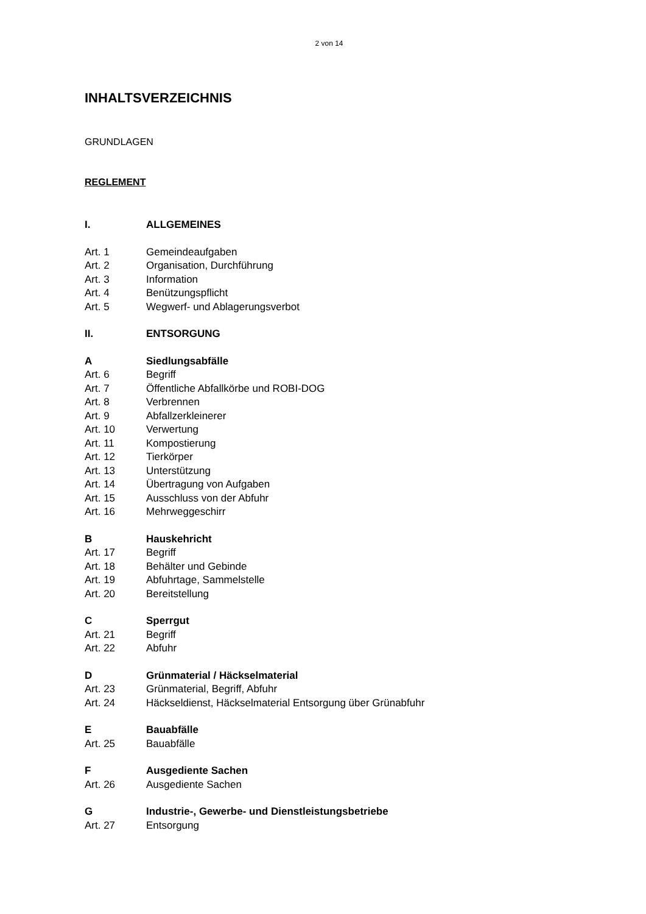2 von 14
INHALTSVERZEICHNIS
GRUNDLAGEN
REGLEMENT
I. ALLGEMEINES
Art. 1 Gemeindeaufgaben
Art. 2 Organisation, Durchführung
Art. 3 Information
Art. 4 Benützungspflicht
Art. 5 Wegwerf- und Ablagerungsverbot
II. ENTSORGUNG
A Siedlungsabfälle
Art. 6 Begriff
Art. 7 Öffentliche Abfallkörbe und ROBI-DOG
Art. 8 Verbrennen
Art. 9 Abfallzerkleinerer
Art. 10 Verwertung
Art. 11 Kompostierung
Art. 12 Tierkörper
Art. 13 Unterstützung
Art. 14 Übertragung von Aufgaben
Art. 15 Ausschluss von der Abfuhr
Art. 16 Mehrweggeschirr
B Hauskehricht
Art. 17 Begriff
Art. 18 Behälter und Gebinde
Art. 19 Abfuhrtage, Sammelstelle
Art. 20 Bereitstellung
C Sperrgut
Art. 21 Begriff
Art. 22 Abfuhr
D Grünmaterial / Häckselmaterial
Art. 23 Grünmaterial, Begriff, Abfuhr
Art. 24 Häckseldienst, Häckselmaterial Entsorgung über Grünabfuhr
E Bauabfälle
Art. 25 Bauabfälle
F Ausgediente Sachen
Art. 26 Ausgediente Sachen
G Industrie-, Gewerbe- und Dienstleistungsbetriebe
Art. 27 Entsorgung